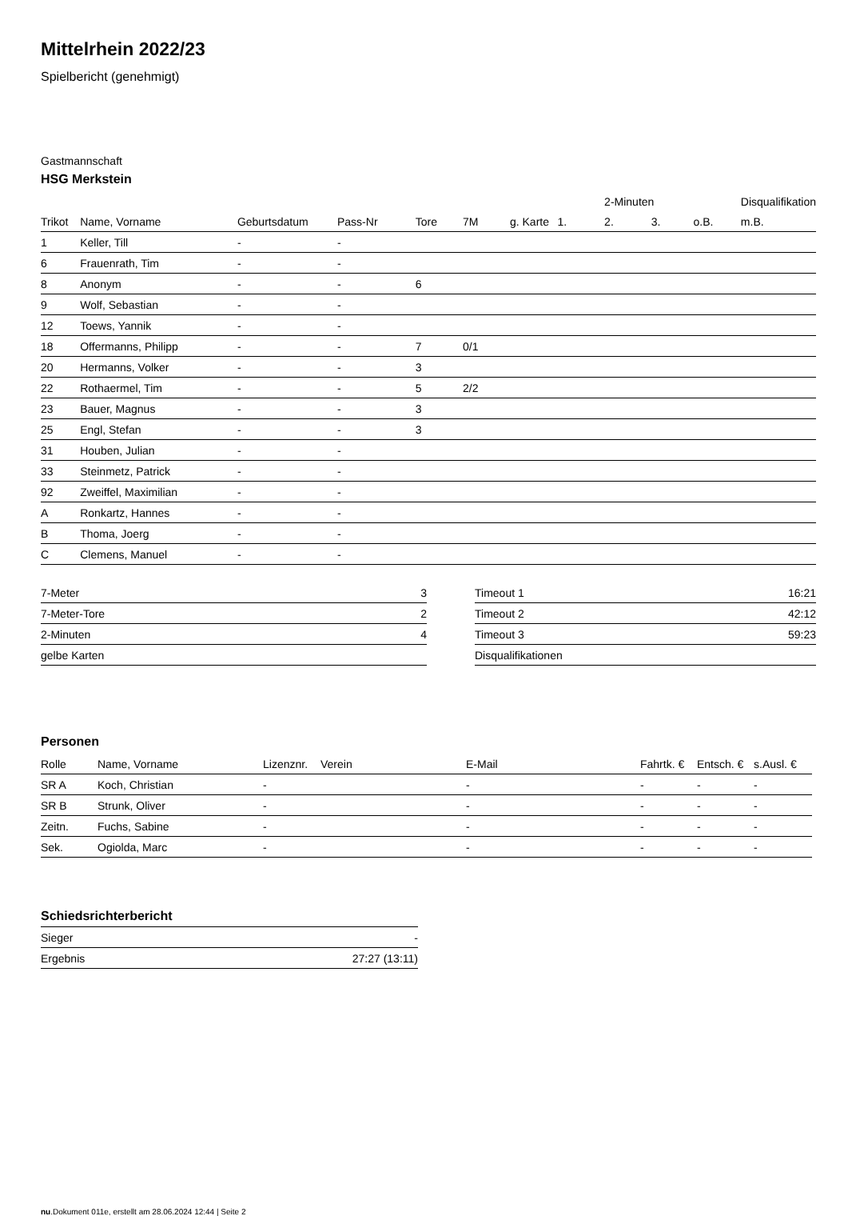Mittelrhein 2022/23
Spielbericht (genehmigt)
Gastmannschaft
HSG Merkstein
| | | | | | | | | 2-Minuten | | | Disqualifikation |
| --- | --- | --- | --- | --- | --- | --- | --- | --- | --- | --- | --- |
| Trikot | Name, Vorname | Geburtsdatum | Pass-Nr | Tore | 7M | g. Karte | 1. | 2. | 3. | o.B. | m.B. |
| 1 | Keller, Till | - | - | | | | | | | | |
| 6 | Frauenrath, Tim | - | - | | | | | | | | |
| 8 | Anonym | - | - | 6 | | | | | | | |
| 9 | Wolf, Sebastian | - | - | | | | | | | | |
| 12 | Toews, Yannik | - | - | | | | | | | | |
| 18 | Offermanns, Philipp | - | - | 7 | 0/1 | | | | | | |
| 20 | Hermanns, Volker | - | - | 3 | | | | | | | |
| 22 | Rothaermel, Tim | - | - | 5 | 2/2 | | | | | | |
| 23 | Bauer, Magnus | - | - | 3 | | | | | | | |
| 25 | Engl, Stefan | - | - | 3 | | | | | | | |
| 31 | Houben, Julian | - | - | | | | | | | | |
| 33 | Steinmetz, Patrick | - | - | | | | | | | | |
| 92 | Zweiffel, Maximilian | - | - | | | | | | | | |
| A | Ronkartz, Hannes | - | - | | | | | | | | |
| B | Thoma, Joerg | - | - | | | | | | | | |
| C | Clemens, Manuel | - | - | | | | | | | | |
| 7-Meter | 3 |
| 7-Meter-Tore | 2 |
| 2-Minuten | 4 |
| gelbe Karten | |
| Timeout 1 | 16:21 |
| Timeout 2 | 42:12 |
| Timeout 3 | 59:23 |
| Disqualifikationen | |
Personen
| Rolle | Name, Vorname | Lizenznr. | Verein | E-Mail | Fahrtk. € | Entsch. € | s.Ausl. € |
| --- | --- | --- | --- | --- | --- | --- | --- |
| SR A | Koch, Christian | - | | - | - | - | - |
| SR B | Strunk, Oliver | - | | - | - | - | - |
| Zeitn. | Fuchs, Sabine | - | | - | - | - | - |
| Sek. | Ogiolda, Marc | - | | - | - | - | - |
Schiedsrichterbericht
| Sieger | - |
| Ergebnis | 27:27 (13:11) |
nu.Dokument 011e, erstellt am 28.06.2024 12:44 | Seite 2